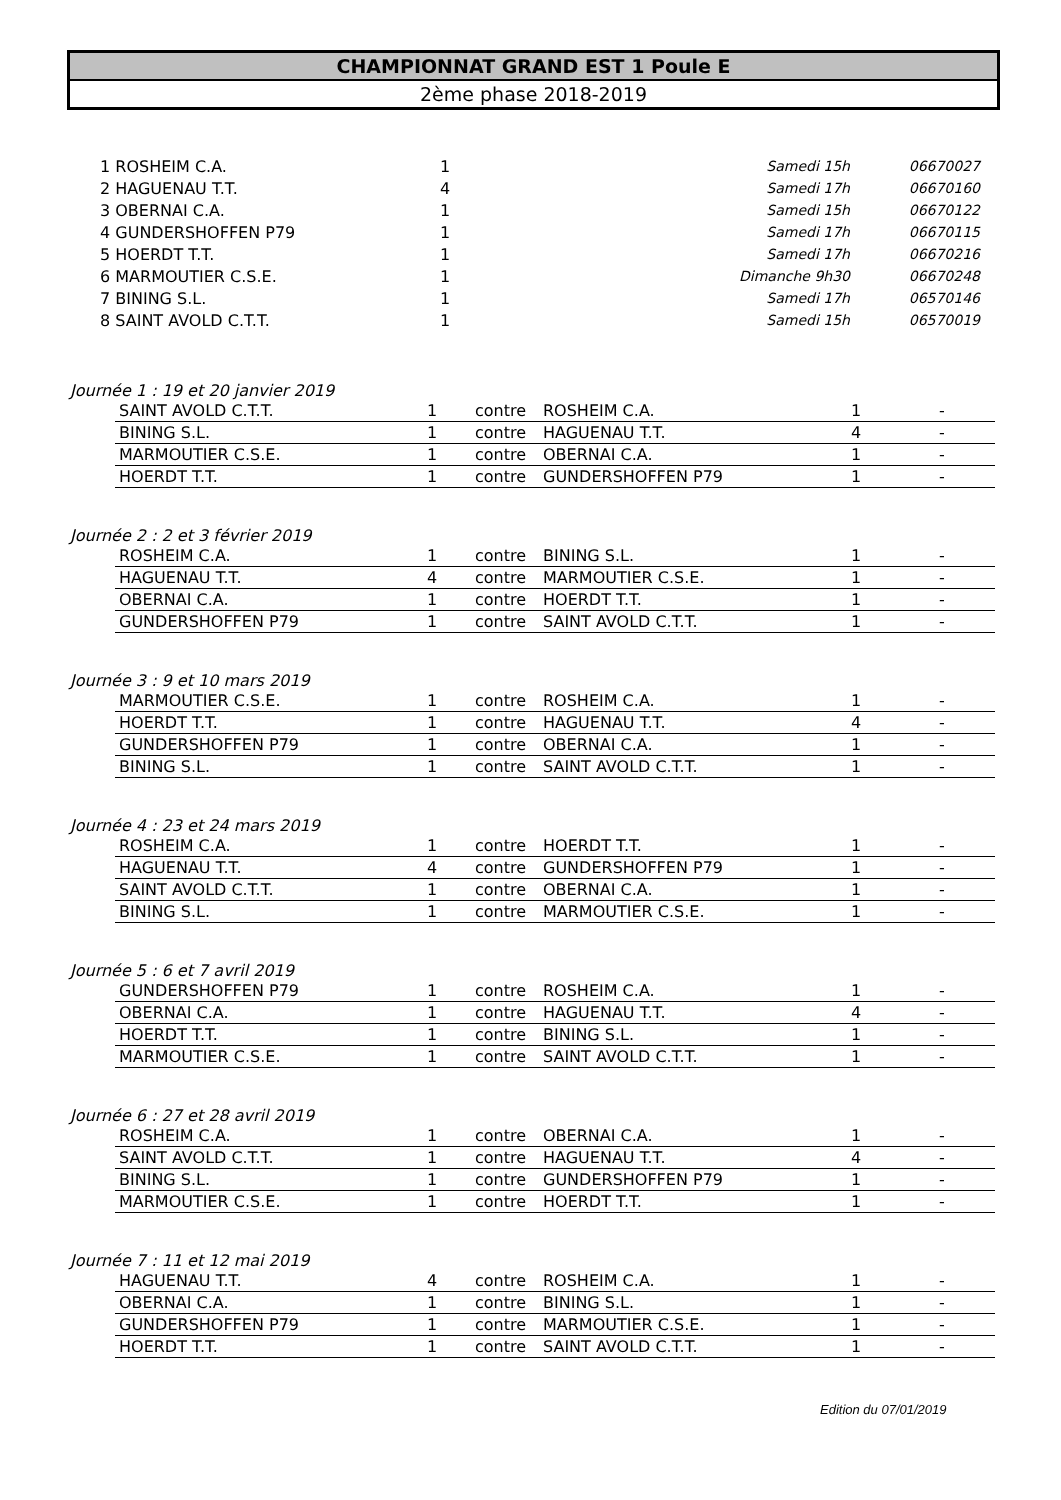CHAMPIONNAT GRAND EST 1 Poule E
2ème phase 2018-2019
| 1 ROSHEIM C.A. | 1 | Samedi 15h | 06670027 |
| 2 HAGUENAU T.T. | 4 | Samedi 17h | 06670160 |
| 3 OBERNAI C.A. | 1 | Samedi 15h | 06670122 |
| 4 GUNDERSHOFFEN P79 | 1 | Samedi 17h | 06670115 |
| 5 HOERDT T.T. | 1 | Samedi 17h | 06670216 |
| 6 MARMOUTIER C.S.E. | 1 | Dimanche 9h30 | 06670248 |
| 7 BINING S.L. | 1 | Samedi 17h | 06570146 |
| 8 SAINT AVOLD C.T.T. | 1 | Samedi 15h | 06570019 |
Journée 1 : 19 et 20 janvier 2019
| SAINT AVOLD C.T.T. | 1 | contre | ROSHEIM C.A. | 1 | - |
| BINING S.L. | 1 | contre | HAGUENAU T.T. | 4 | - |
| MARMOUTIER C.S.E. | 1 | contre | OBERNAI C.A. | 1 | - |
| HOERDT T.T. | 1 | contre | GUNDERSHOFFEN P79 | 1 | - |
Journée 2 : 2 et 3 février 2019
| ROSHEIM C.A. | 1 | contre | BINING S.L. | 1 | - |
| HAGUENAU T.T. | 4 | contre | MARMOUTIER C.S.E. | 1 | - |
| OBERNAI C.A. | 1 | contre | HOERDT T.T. | 1 | - |
| GUNDERSHOFFEN P79 | 1 | contre | SAINT AVOLD C.T.T. | 1 | - |
Journée 3 : 9 et 10 mars 2019
| MARMOUTIER C.S.E. | 1 | contre | ROSHEIM C.A. | 1 | - |
| HOERDT T.T. | 1 | contre | HAGUENAU T.T. | 4 | - |
| GUNDERSHOFFEN P79 | 1 | contre | OBERNAI C.A. | 1 | - |
| BINING S.L. | 1 | contre | SAINT AVOLD C.T.T. | 1 | - |
Journée 4 : 23 et 24 mars 2019
| ROSHEIM C.A. | 1 | contre | HOERDT T.T. | 1 | - |
| HAGUENAU T.T. | 4 | contre | GUNDERSHOFFEN P79 | 1 | - |
| SAINT AVOLD C.T.T. | 1 | contre | OBERNAI C.A. | 1 | - |
| BINING S.L. | 1 | contre | MARMOUTIER C.S.E. | 1 | - |
Journée 5 : 6 et 7 avril 2019
| GUNDERSHOFFEN P79 | 1 | contre | ROSHEIM C.A. | 1 | - |
| OBERNAI C.A. | 1 | contre | HAGUENAU T.T. | 4 | - |
| HOERDT T.T. | 1 | contre | BINING S.L. | 1 | - |
| MARMOUTIER C.S.E. | 1 | contre | SAINT AVOLD C.T.T. | 1 | - |
Journée 6 : 27 et 28 avril 2019
| ROSHEIM C.A. | 1 | contre | OBERNAI C.A. | 1 | - |
| SAINT AVOLD C.T.T. | 1 | contre | HAGUENAU T.T. | 4 | - |
| BINING S.L. | 1 | contre | GUNDERSHOFFEN P79 | 1 | - |
| MARMOUTIER C.S.E. | 1 | contre | HOERDT T.T. | 1 | - |
Journée 7 : 11 et 12 mai 2019
| HAGUENAU T.T. | 4 | contre | ROSHEIM C.A. | 1 | - |
| OBERNAI C.A. | 1 | contre | BINING S.L. | 1 | - |
| GUNDERSHOFFEN P79 | 1 | contre | MARMOUTIER C.S.E. | 1 | - |
| HOERDT T.T. | 1 | contre | SAINT AVOLD C.T.T. | 1 | - |
Edition du 07/01/2019